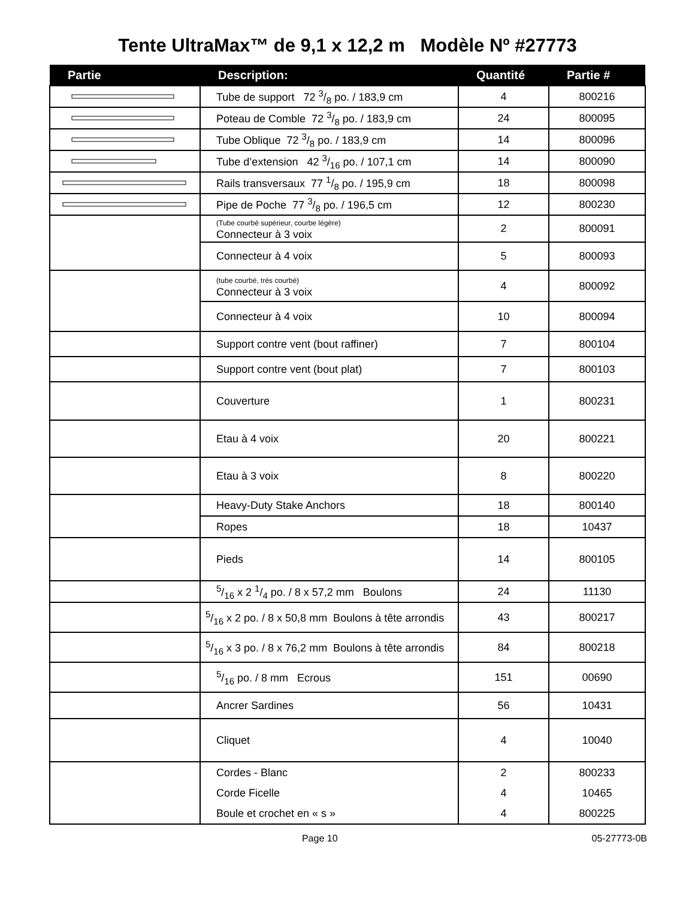Tente UltraMax™ de 9,1 x 12,2 m Modèle Nº #27773
| Partie | Description: | Quantité | Partie # |
| --- | --- | --- | --- |
| | Tube de support 72 3/8 po. / 183,9 cm | 4 | 800216 |
| | Poteau de Comble 72 3/8 po. / 183,9 cm | 24 | 800095 |
| | Tube Oblique 72 3/8 po. / 183,9 cm | 14 | 800096 |
| | Tube d’extension 42 3/16 po. / 107,1 cm | 14 | 800090 |
| | Rails transversaux 77 1/8 po. / 195,9 cm | 18 | 800098 |
| | Pipe de Poche 77 3/8 po. / 196,5 cm | 12 | 800230 |
| | (Tube courbé supérieur, courbe légère) Connecteur à 3 voix | 2 | 800091 |
| | Connecteur à 4 voix | 5 | 800093 |
| | (tube courbé, très courbé) Connecteur à 3 voix | 4 | 800092 |
| | Connecteur à 4 voix | 10 | 800094 |
| | Support contre vent (bout raffiner) | 7 | 800104 |
| | Support contre vent (bout plat) | 7 | 800103 |
| | Couverture | 1 | 800231 |
| | Etau à 4 voix | 20 | 800221 |
| | Etau à 3 voix | 8 | 800220 |
| | Heavy-Duty Stake Anchors | 18 | 800140 |
| | Ropes | 18 | 10437 |
| | Pieds | 14 | 800105 |
| | 5/16 x 2 1/4 po. / 8 x 57,2 mm Boulons | 24 | 11130 |
| | 5/16 x 2 po. / 8 x 50,8 mm Boulons à tête arrondis | 43 | 800217 |
| | 5/16 x 3 po. / 8 x 76,2 mm Boulons à tête arrondis | 84 | 800218 |
| | 5/16 po. / 8 mm Ecrous | 151 | 00690 |
| | Ancrer Sardines | 56 | 10431 |
| | Cliquet | 4 | 10040 |
| | Cordes - Blanc | 2 | 800233 |
| | Corde Ficelle | 4 | 10465 |
| | Boule et crochet en « s » | 4 | 800225 |
Page 10 05-27773-0B